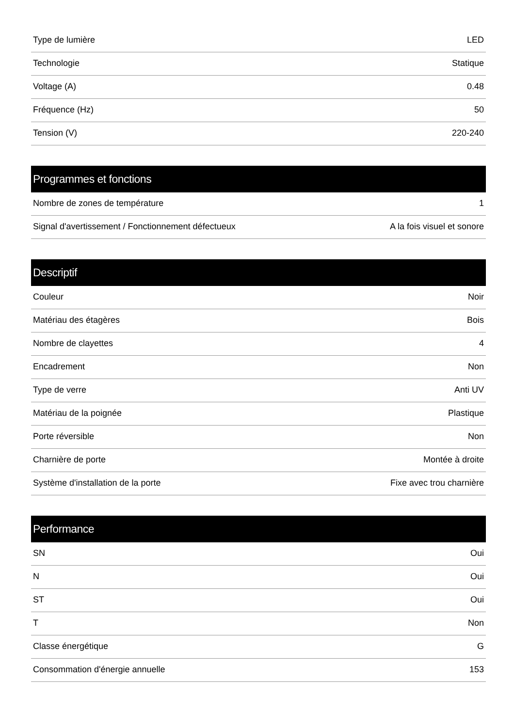| Type de lumière | LED |
| Technologie | Statique |
| Voltage (A) | 0.48 |
| Fréquence (Hz) | 50 |
| Tension (V) | 220-240 |
| Programmes et fonctions | |
| --- | --- |
| Nombre de zones de température | 1 |
| Signal d'avertissement / Fonctionnement défectueux | A la fois visuel et sonore |
| Descriptif | |
| --- | --- |
| Couleur | Noir |
| Matériau des étagères | Bois |
| Nombre de clayettes | 4 |
| Encadrement | Non |
| Type de verre | Anti UV |
| Matériau de la poignée | Plastique |
| Porte réversible | Non |
| Charnière de porte | Montée à droite |
| Système d'installation de la porte | Fixe avec trou charnière |
| Performance | |
| --- | --- |
| SN | Oui |
| N | Oui |
| ST | Oui |
| T | Non |
| Classe énergétique | G |
| Consommation d'énergie annuelle | 153 |